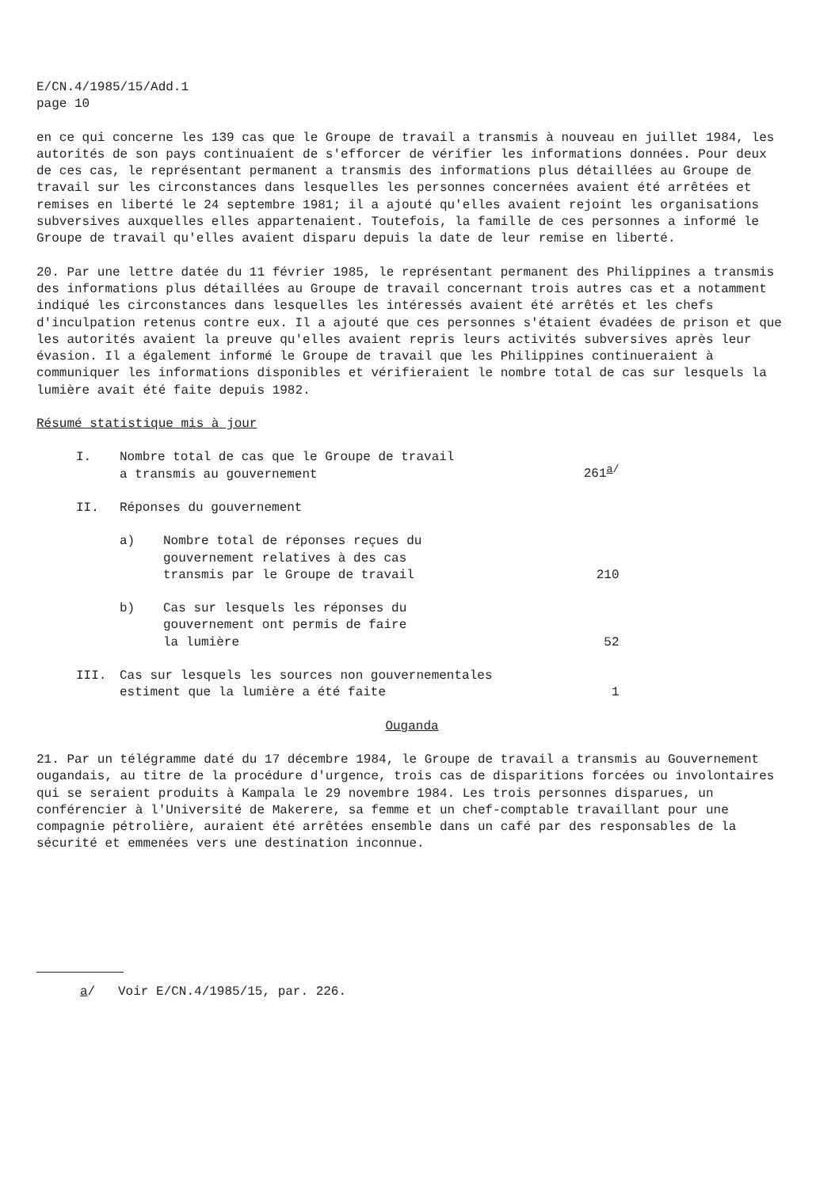E/CN.4/1985/15/Add.1
page 10
en ce qui concerne les 139 cas que le Groupe de travail a transmis à nouveau en juillet 1984, les autorités de son pays continuaient de s'efforcer de vérifier les informations données. Pour deux de ces cas, le représentant permanent a transmis des informations plus détaillées au Groupe de travail sur les circonstances dans lesquelles les personnes concernées avaient été arrêtées et remises en liberté le 24 septembre 1981; il a ajouté qu'elles avaient rejoint les organisations subversives auxquelles elles appartenaient. Toutefois, la famille de ces personnes a informé le Groupe de travail qu'elles avaient disparu depuis la date de leur remise en liberté.
20. Par une lettre datée du 11 février 1985, le représentant permanent des Philippines a transmis des informations plus détaillées au Groupe de travail concernant trois autres cas et a notamment indiqué les circonstances dans lesquelles les intéressés avaient été arrêtés et les chefs d'inculpation retenus contre eux. Il a ajouté que ces personnes s'étaient évadées de prison et que les autorités avaient la preuve qu'elles avaient repris leurs activités subversives après leur évasion. Il a également informé le Groupe de travail que les Philippines continueraient à communiquer les informations disponibles et vérifieraient le nombre total de cas sur lesquels la lumière avait été faite depuis 1982.
Résumé statistique mis à jour
| I. | Nombre total de cas que le Groupe de travail a transmis au gouvernement | | 261<sup>a/</sup> |
| II. | Réponses du gouvernement | | |
| | a) | Nombre total de réponses reçues du gouvernement relatives à des cas transmis par le Groupe de travail | 210 |
| | b) | Cas sur lesquels les réponses du gouvernement ont permis de faire la lumière | 52 |
| III. | Cas sur lesquels les sources non gouvernementales estiment que la lumière a été faite | | 1 |
Ouganda
21. Par un télégramme daté du 17 décembre 1984, le Groupe de travail a transmis au Gouvernement ougandais, au titre de la procédure d'urgence, trois cas de disparitions forcées ou involontaires qui se seraient produits à Kampala le 29 novembre 1984. Les trois personnes disparues, un conférencier à l'Université de Makerere, sa femme et un chef-comptable travaillant pour une compagnie pétrolière, auraient été arrêtées ensemble dans un café par des responsables de la sécurité et emmenées vers une destination inconnue.
a/ Voir E/CN.4/1985/15, par. 226.